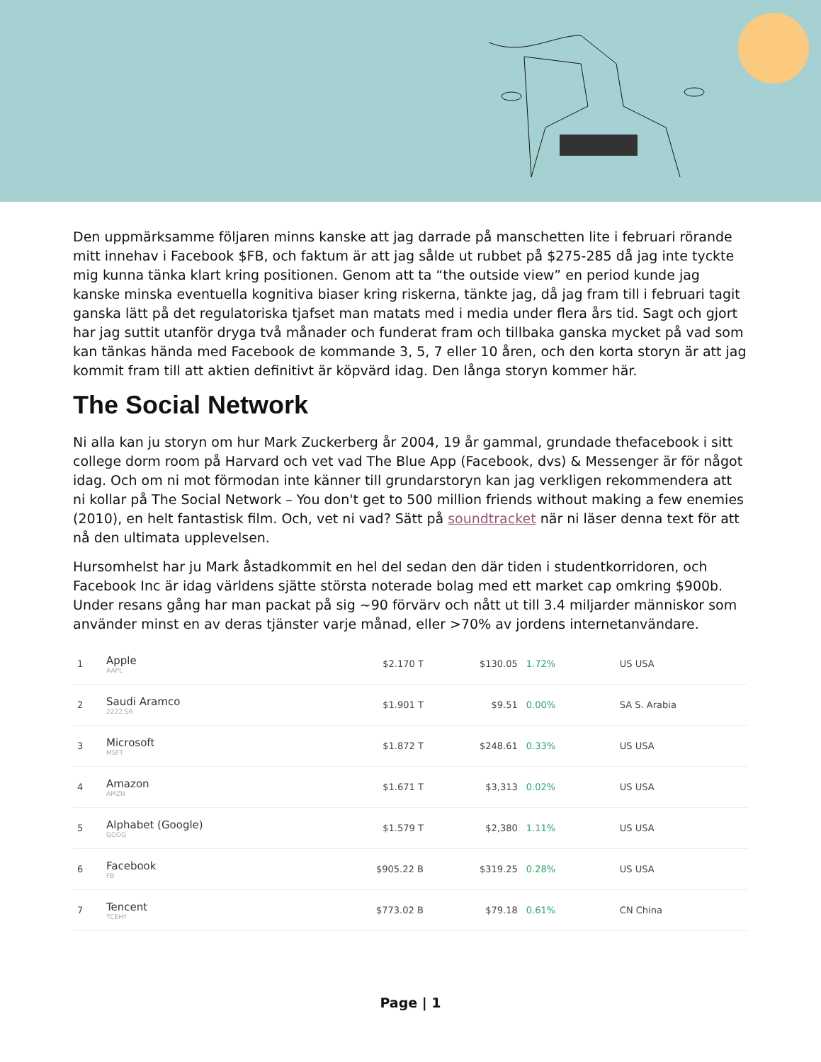Den uppmärksamme följaren minns kanske att jag darrade på manschetten lite i februari rörande mitt innehav i Facebook $FB, och faktum är att jag sålde ut rubbet på $275-285 då jag inte tyckte mig kunna tänka klart kring positionen. Genom att ta “the outside view” en period kunde jag kanske minska eventuella kognitiva biaser kring riskerna, tänkte jag, då jag fram till i februari tagit ganska lätt på det regulatoriska tjafset man matats med i media under flera års tid. Sagt och gjort har jag suttit utanför dryga två månader och funderat fram och tillbaka ganska mycket på vad som kan tänkas hända med Facebook de kommande 3, 5, 7 eller 10 åren, och den korta storyn är att jag kommit fram till att aktien definitivt är köpvärd idag. Den långa storyn kommer här.
The Social Network
Ni alla kan ju storyn om hur Mark Zuckerberg år 2004, 19 år gammal, grundade thefacebook i sitt college dorm room på Harvard och vet vad The Blue App (Facebook, dvs) & Messenger är för något idag. Och om ni mot förmodan inte känner till grundarstoryn kan jag verkligen rekommendera att ni kollar på The Social Network – You don't get to 500 million friends without making a few enemies (2010), en helt fantastisk film. Och, vet ni vad? Sätt på soundtracket när ni läser denna text för att nå den ultimata upplevelsen.
Hursomhelst har ju Mark åstadkommit en hel del sedan den där tiden i studentkorridoren, och Facebook Inc är idag världens sjätte största noterade bolag med ett market cap omkring $900b. Under resans gång har man packat på sig ~90 förvärv och nått ut till 3.4 miljarder människor som använder minst en av deras tjänster varje månad, eller >70% av jordens internetanvändare.
| 1 | Apple AAPL | $2.170 T | $130.05 | 1.72% | | US USA |
| 2 | Saudi Aramco 2222.SR | $1.901 T | $9.51 | 0.00% | | SA S. Arabia |
| 3 | Microsoft MSFT | $1.872 T | $248.61 | 0.33% | | US USA |
| 4 | Amazon AMZN | $1.671 T | $3,313 | 0.02% | | US USA |
| 5 | Alphabet (Google) GOOG | $1.579 T | $2,380 | 1.11% | | US USA |
| 6 | Facebook FB | $905.22 B | $319.25 | 0.28% | | US USA |
| 7 | Tencent TCEHY | $773.02 B | $79.18 | 0.61% | | CN China |
Page | 1